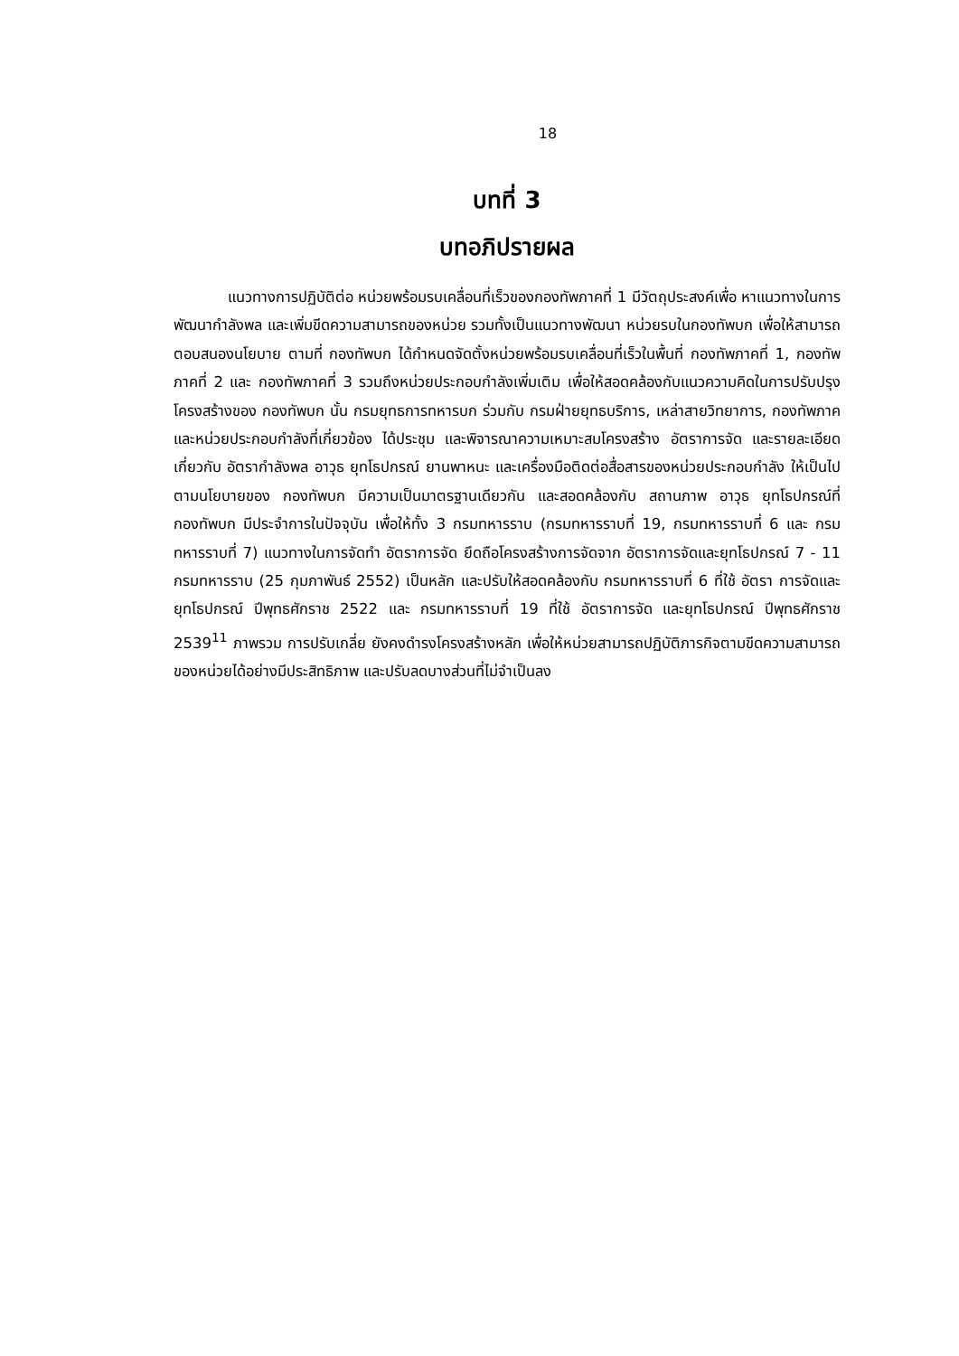18
บทที่ 3
บทอภิปรายผล
แนวทางการปฏิบัติต่อ หน่วยพร้อมรบเคลื่อนที่เร็วของกองทัพภาคที่ 1 มีวัตถุประสงค์เพื่อ หาแนวทางในการพัฒนากำลังพล และเพิ่มขีดความสามารถของหน่วย รวมทั้งเป็นแนวทางพัฒนา หน่วยรบในกองทัพบก เพื่อให้สามารถตอบสนองนโยบาย ตามที่ กองทัพบก ได้กำหนดจัดตั้งหน่วยพร้อมรบเคลื่อนที่เร็วในพื้นที่ กองทัพภาคที่ 1, กองทัพภาคที่ 2 และ กองทัพภาคที่ 3 รวมถึงหน่วยประกอบกำลังเพิ่มเติม เพื่อให้สอดคล้องกับแนวความคิดในการปรับปรุงโครงสร้างของ กองทัพบก นั้น กรมยุทธการทหารบก ร่วมกับ กรมฝ่ายยุทธบริการ, เหล่าสายวิทยาการ, กองทัพภาค และหน่วยประกอบกำลังที่เกี่ยวข้อง ได้ประชุม และพิจารณาความเหมาะสมโครงสร้าง อัตราการจัด และรายละเอียดเกี่ยวกับ อัตรากำลังพล อาวุธ ยุทโธปกรณ์ ยานพาหนะ และเครื่องมือติดต่อสื่อสารของหน่วยประกอบกำลัง ให้เป็นไปตามนโยบายของ กองทัพบก มีความเป็นมาตรฐานเดียวกัน และสอดคล้องกับ สถานภาพ อาวุธ ยุทโธปกรณ์ที่ กองทัพบก มีประจำการในปัจจุบัน เพื่อให้ทั้ง 3 กรมทหารราบ (กรมทหารราบที่ 19, กรมทหารราบที่ 6 และ กรมทหารราบที่ 7) แนวทางในการจัดทำ อัตราการจัด ยึดถือโครงสร้างการจัดจาก อัตราการจัดและยุทโธปกรณ์ 7 - 11 กรมทหารราบ (25 กุมภาพันธ์ 2552) เป็นหลัก และปรับให้สอดคล้องกับ กรมทหารราบที่ 6 ที่ใช้ อัตรา การจัดและยุทโธปกรณ์ ปีพุทธศักราช 2522 และ กรมทหารราบที่ 19 ที่ใช้ อัตราการจัด และยุทโธปกรณ์ ปีพุทธศักราช 2539<sup>11</sup> ภาพรวม การปรับเกลี่ย ยังคงดำรงโครงสร้างหลัก เพื่อให้หน่วยสามารถปฏิบัติภารกิจตามขีดความสามารถของหน่วยได้อย่างมีประสิทธิภาพ และปรับลดบางส่วนที่ไม่จำเป็นลง